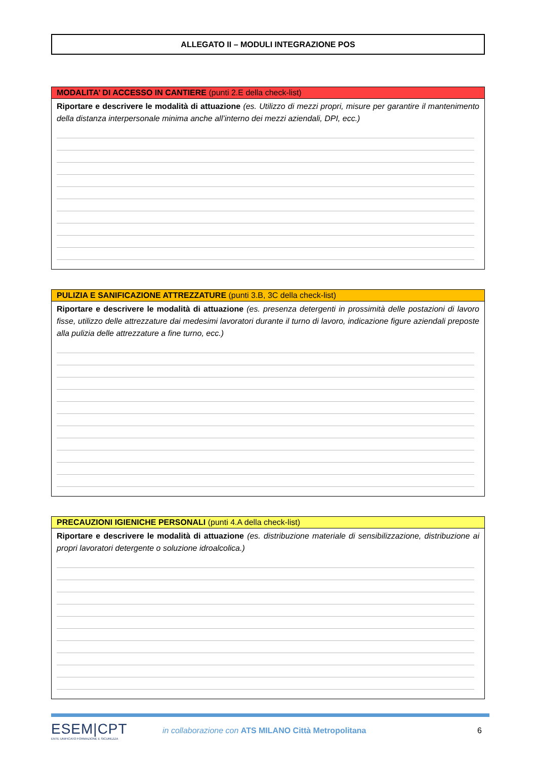ALLEGATO II – MODULI INTEGRAZIONE POS
MODALITA’ DI ACCESSO IN CANTIERE (punti 2.E della check-list)
Riportare e descrivere le modalità di attuazione (es. Utilizzo di mezzi propri, misure per garantire il mantenimento della distanza interpersonale minima anche all’interno dei mezzi aziendali, DPI, ecc.)
PULIZIA E SANIFICAZIONE ATTREZZATURE (punti 3.B, 3C della check-list)
Riportare e descrivere le modalità di attuazione (es. presenza detergenti in prossimità delle postazioni di lavoro fisse, utilizzo delle attrezzature dai medesimi lavoratori durante il turno di lavoro, indicazione figure aziendali preposte alla pulizia delle attrezzature a fine turno, ecc.)
PRECAUZIONI IGIENICHE PERSONALI (punti 4.A della check-list)
Riportare e descrivere le modalità di attuazione (es. distribuzione materiale di sensibilizzazione, distribuzione ai propri lavoratori detergente o soluzione idroalcolica.)
ESEM|CPT
ENTE UNIFICATO FORMAZIONE E SICUREZZA
in collaborazione con ATS MILANO Città Metropolitana
6